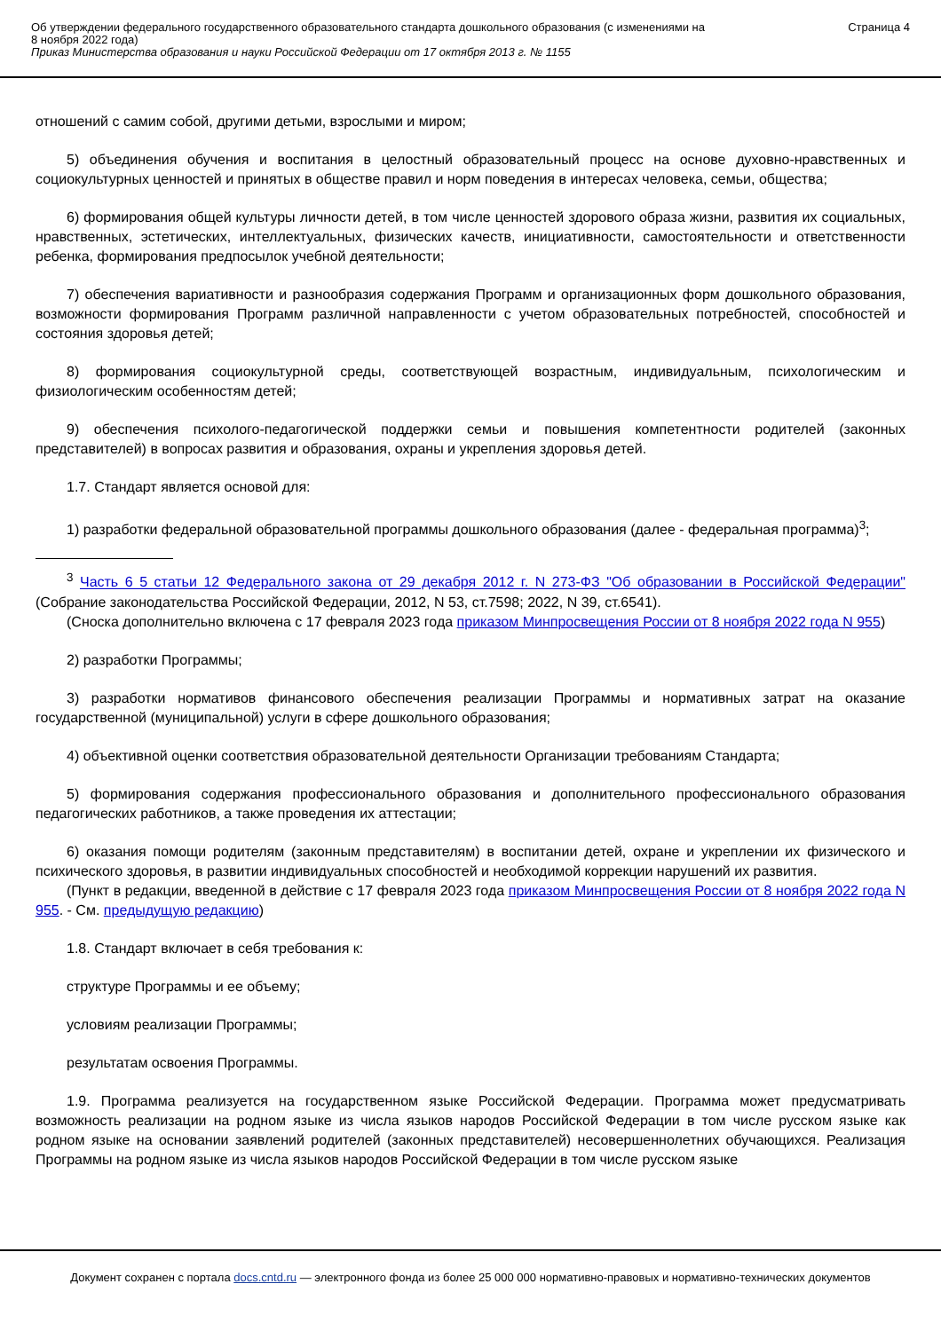Об утверждении федерального государственного образовательного стандарта дошкольного образования (с изменениями на
8 ноября 2022 года)
Приказ Министерства образования и науки Российской Федерации от 17 октября 2013 г. № 1155
Страница 4
отношений с самим собой, другими детьми, взрослыми и миром;
5) объединения обучения и воспитания в целостный образовательный процесс на основе духовно-нравственных и социокультурных ценностей и принятых в обществе правил и норм поведения в интересах человека, семьи, общества;
6) формирования общей культуры личности детей, в том числе ценностей здорового образа жизни, развития их социальных, нравственных, эстетических, интеллектуальных, физических качеств, инициативности, самостоятельности и ответственности ребенка, формирования предпосылок учебной деятельности;
7) обеспечения вариативности и разнообразия содержания Программ и организационных форм дошкольного образования, возможности формирования Программ различной направленности с учетом образовательных потребностей, способностей и состояния здоровья детей;
8) формирования социокультурной среды, соответствующей возрастным, индивидуальным, психологическим и физиологическим особенностям детей;
9) обеспечения психолого-педагогической поддержки семьи и повышения компетентности родителей (законных представителей) в вопросах развития и образования, охраны и укрепления здоровья детей.
1.7. Стандарт является основой для:
1) разработки федеральной образовательной программы дошкольного образования (далее - федеральная программа)<sup>3</sup>;
<sup>3</sup> Часть 6 5 статьи 12 Федерального закона от 29 декабря 2012 г. N 273-ФЗ "Об образовании в Российской Федерации" (Собрание законодательства Российской Федерации, 2012, N 53, ст.7598; 2022, N 39, ст.6541).
(Сноска дополнительно включена с 17 февраля 2023 года приказом Минпросвещения России от 8 ноября 2022 года N 955)
2) разработки Программы;
3) разработки нормативов финансового обеспечения реализации Программы и нормативных затрат на оказание государственной (муниципальной) услуги в сфере дошкольного образования;
4) объективной оценки соответствия образовательной деятельности Организации требованиям Стандарта;
5) формирования содержания профессионального образования и дополнительного профессионального образования педагогических работников, а также проведения их аттестации;
6) оказания помощи родителям (законным представителям) в воспитании детей, охране и укреплении их физического и психического здоровья, в развитии индивидуальных способностей и необходимой коррекции нарушений их развития.
(Пункт в редакции, введенной в действие с 17 февраля 2023 года приказом Минпросвещения России от 8 ноября 2022 года N 955. - См. предыдущую редакцию)
1.8. Стандарт включает в себя требования к:
структуре Программы и ее объему;
условиям реализации Программы;
результатам освоения Программы.
1.9. Программа реализуется на государственном языке Российской Федерации. Программа может предусматривать возможность реализации на родном языке из числа языков народов Российской Федерации в том числе русском языке как родном языке на основании заявлений родителей (законных представителей) несовершеннолетних обучающихся. Реализация Программы на родном языке из числа языков народов Российской Федерации в том числе русском языке
Документ сохранен с портала docs.cntd.ru — электронного фонда из более 25 000 000 нормативно-правовых и нормативно-технических документов